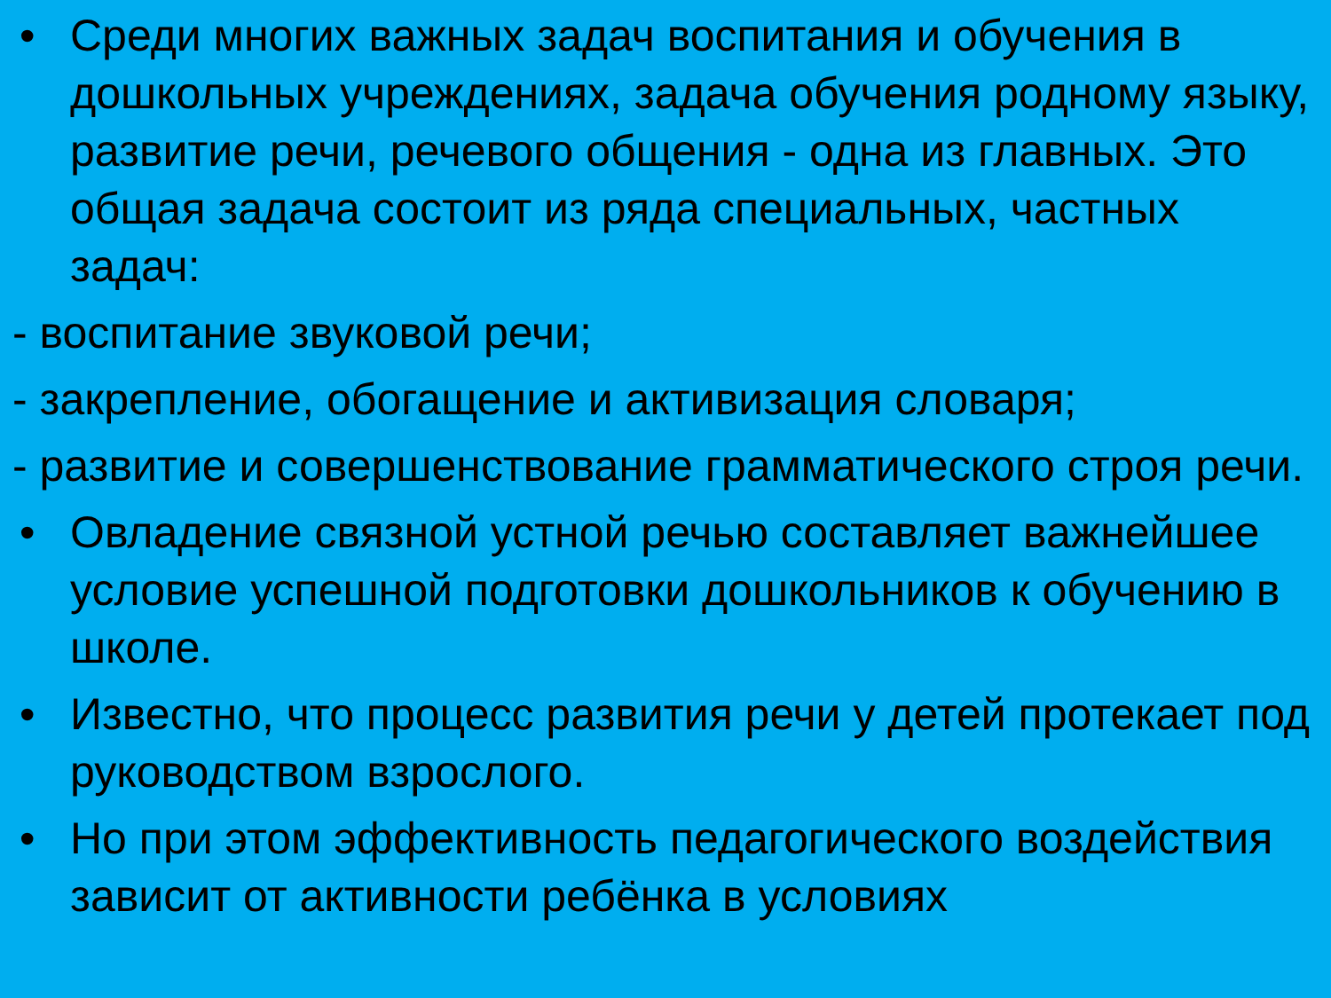• Среди многих важных задач воспитания и обучения в дошкольных учреждениях, задача обучения родному языку, развитие речи, речевого общения - одна из главных. Это общая задача состоит из ряда специальных, частных задач:
- воспитание звуковой речи;
- закрепление, обогащение и активизация словаря;
- развитие и совершенствование грамматического строя речи.
• Овладение связной устной речью составляет важнейшее условие успешной подготовки дошкольников к обучению в школе.
• Известно, что процесс развития речи у детей протекает под руководством взрослого.
• Но при этом эффективность педагогического воздействия зависит от активности ребёнка в условиях